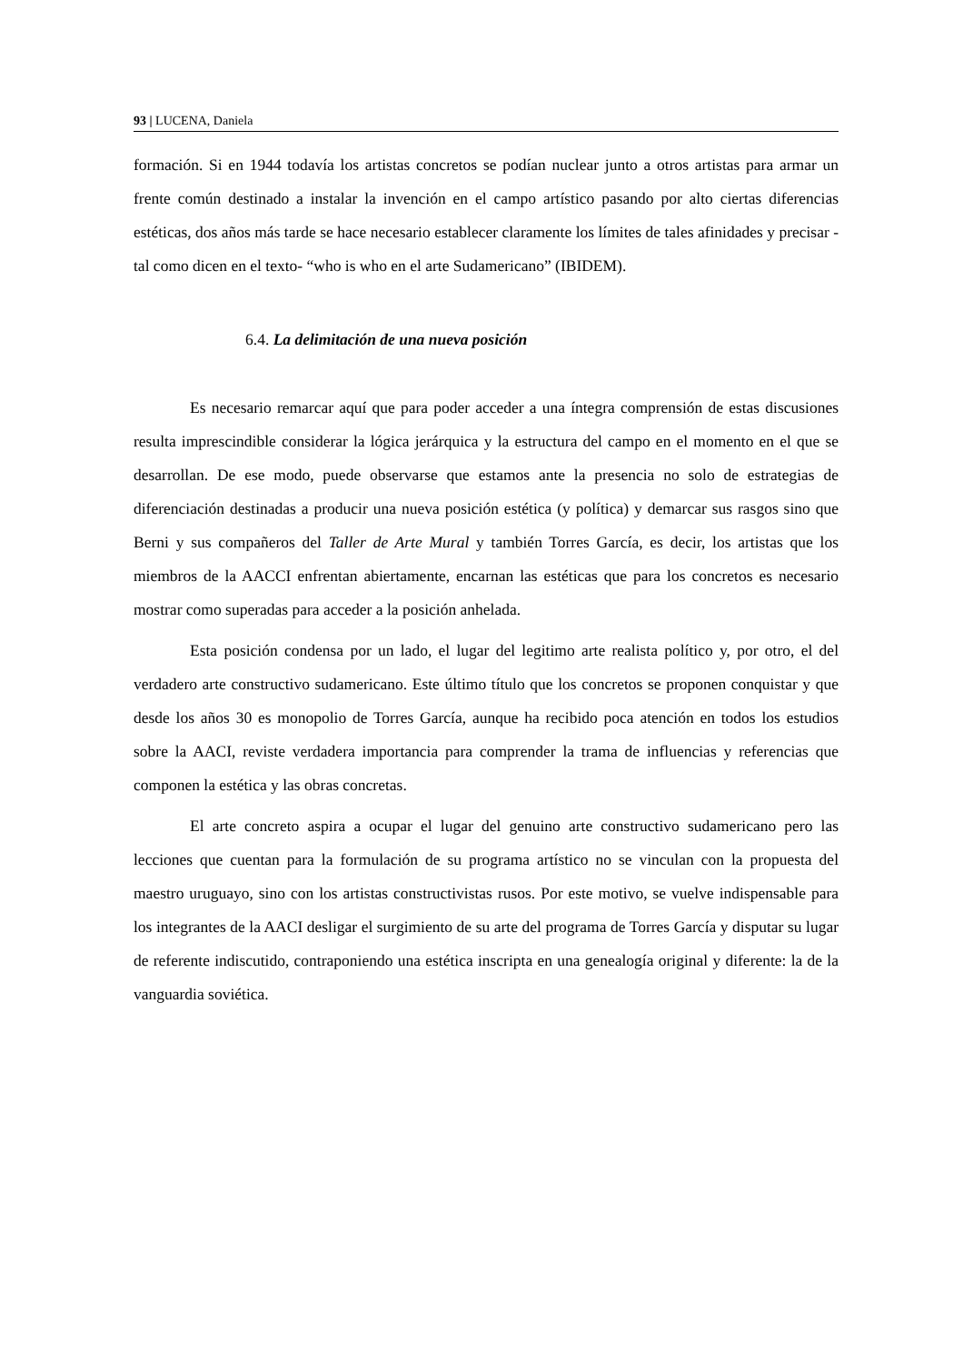93 | LUCENA, Daniela
formación. Si en 1944 todavía los artistas concretos se podían nuclear junto a otros artistas para armar un frente común destinado a instalar la invención en el campo artístico pasando por alto ciertas diferencias estéticas, dos años más tarde se hace necesario establecer claramente los límites de tales afinidades y precisar -tal como dicen en el texto- “who is who en el arte Sudamericano” (IBIDEM).
6.4. La delimitación de una nueva posición
Es necesario remarcar aquí que para poder acceder a una íntegra comprensión de estas discusiones resulta imprescindible considerar la lógica jerárquica y la estructura del campo en el momento en el que se desarrollan. De ese modo, puede observarse que estamos ante la presencia no solo de estrategias de diferenciación destinadas a producir una nueva posición estética (y política) y demarcar sus rasgos sino que Berni y sus compañeros del Taller de Arte Mural y también Torres García, es decir, los artistas que los miembros de la AACCI enfrentan abiertamente, encarnan las estéticas que para los concretos es necesario mostrar como superadas para acceder a la posición anhelada.
Esta posición condensa por un lado, el lugar del legitimo arte realista político y, por otro, el del verdadero arte constructivo sudamericano. Este último título que los concretos se proponen conquistar y que desde los años 30 es monopolio de Torres García, aunque ha recibido poca atención en todos los estudios sobre la AACI, reviste verdadera importancia para comprender la trama de influencias y referencias que componen la estética y las obras concretas.
El arte concreto aspira a ocupar el lugar del genuino arte constructivo sudamericano pero las lecciones que cuentan para la formulación de su programa artístico no se vinculan con la propuesta del maestro uruguayo, sino con los artistas constructivistas rusos. Por este motivo, se vuelve indispensable para los integrantes de la AACI desligar el surgimiento de su arte del programa de Torres García y disputar su lugar de referente indiscutido, contraponiendo una estética inscripta en una genealogía original y diferente: la de la vanguardia soviética.